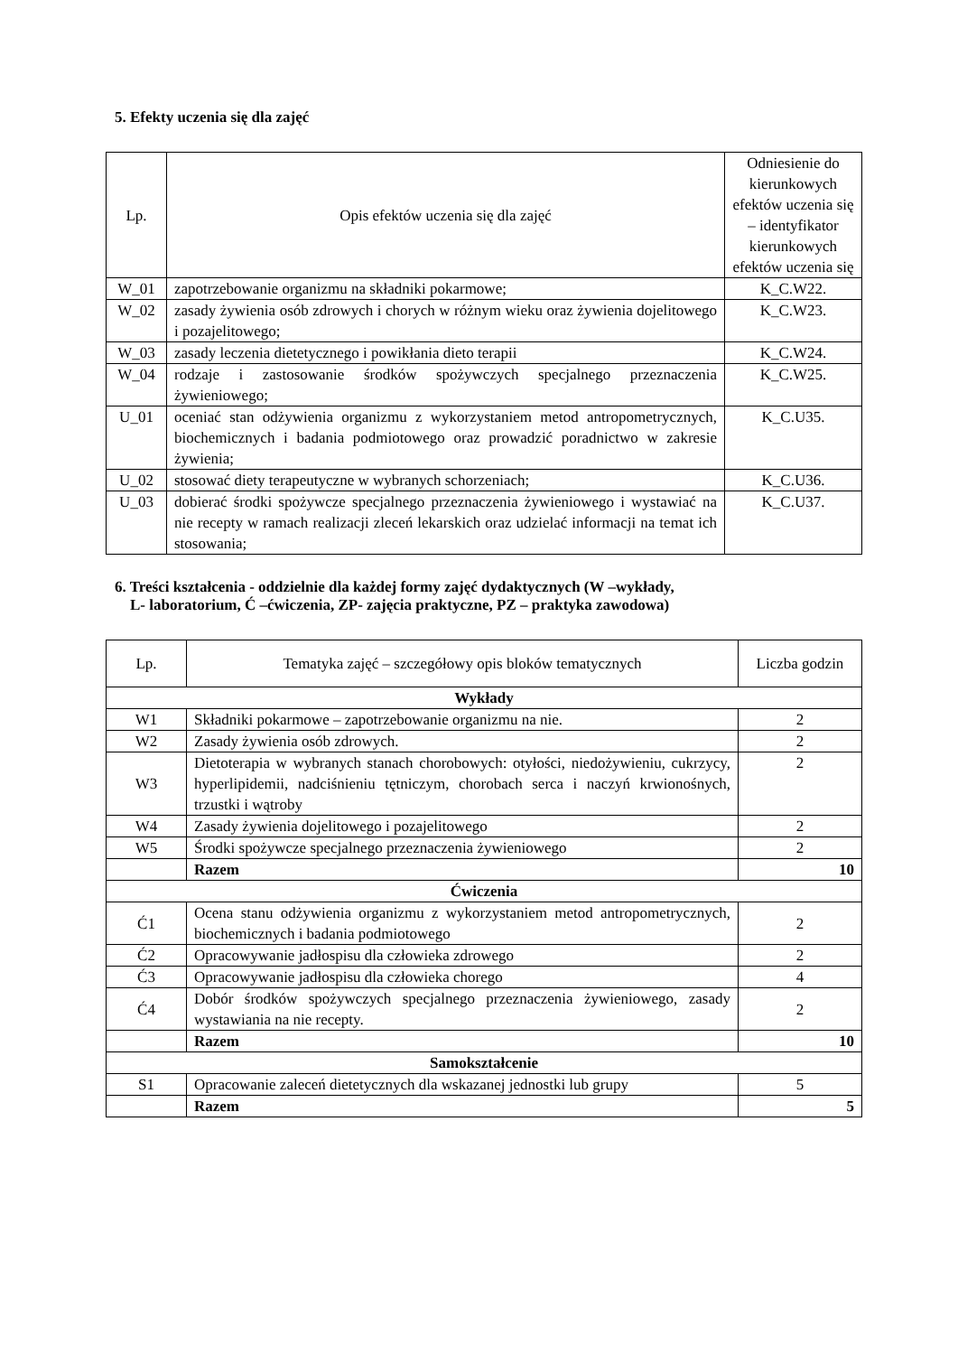5. Efekty uczenia się dla zajęć
| Lp. | Opis efektów uczenia się dla zajęć | Odniesienie do kierunkowych efektów uczenia się – identyfikator kierunkowych efektów uczenia się |
| --- | --- | --- |
| W_01 | zapotrzebowanie organizmu na składniki pokarmowe; | K_C.W22. |
| W_02 | zasady żywienia osób zdrowych i chorych w różnym wieku oraz żywienia dojelitowego i pozajelitowego; | K_C.W23. |
| W_03 | zasady leczenia dietetycznego i powikłania dieto terapii | K_C.W24. |
| W_04 | rodzaje i zastosowanie środków spożywczych specjalnego przeznaczenia żywieniowego; | K_C.W25. |
| U_01 | oceniać stan odżywienia organizmu z wykorzystaniem metod antropometrycznych, biochemicznych i badania podmiotowego oraz prowadzić poradnictwo w zakresie żywienia; | K_C.U35. |
| U_02 | stosować diety terapeutyczne w wybranych schorzeniach; | K_C.U36. |
| U_03 | dobierać środki spożywcze specjalnego przeznaczenia żywieniowego i wystawiać na nie recepty w ramach realizacji zleceń lekarskich oraz udzielać informacji na temat ich stosowania; | K_C.U37. |
6. Treści kształcenia - oddzielnie dla każdej formy zajęć dydaktycznych (W –wykłady,
L- laboratorium, Ć –ćwiczenia, ZP- zajęcia praktyczne, PZ – praktyka zawodowa)
| Lp. | Tematyka zajęć – szczegółowy opis bloków tematycznych | Liczba godzin |
| --- | --- | --- |
| Wykłady | | |
| W1 | Składniki pokarmowe – zapotrzebowanie organizmu na nie. | 2 |
| W2 | Zasady żywienia osób zdrowych. | 2 |
| W3 | Dietoterapia w wybranych stanach chorobowych: otyłości, niedożywieniu, cukrzycy, hyperlipidemii, nadciśnieniu tętniczym, chorobach serca i naczyń krwionośnych, trzustki i wątroby | 2 |
| W4 | Zasady żywienia dojelitowego i pozajelitowego | 2 |
| W5 | Środki spożywcze specjalnego przeznaczenia żywieniowego | 2 |
| | Razem | 10 |
| Ćwiczenia | | |
| Ć1 | Ocena stanu odżywienia organizmu z wykorzystaniem metod antropometrycznych, biochemicznych i badania podmiotowego | 2 |
| Ć2 | Opracowywanie jadłospisu dla człowieka zdrowego | 2 |
| Ć3 | Opracowywanie jadłospisu dla człowieka chorego | 4 |
| Ć4 | Dobór środków spożywczych specjalnego przeznaczenia żywieniowego, zasady wystawiania na nie recepty. | 2 |
| | Razem | 10 |
| Samokształcenie | | |
| S1 | Opracowanie zaleceń dietetycznych dla wskazanej jednostki lub grupy | 5 |
| | Razem | 5 |